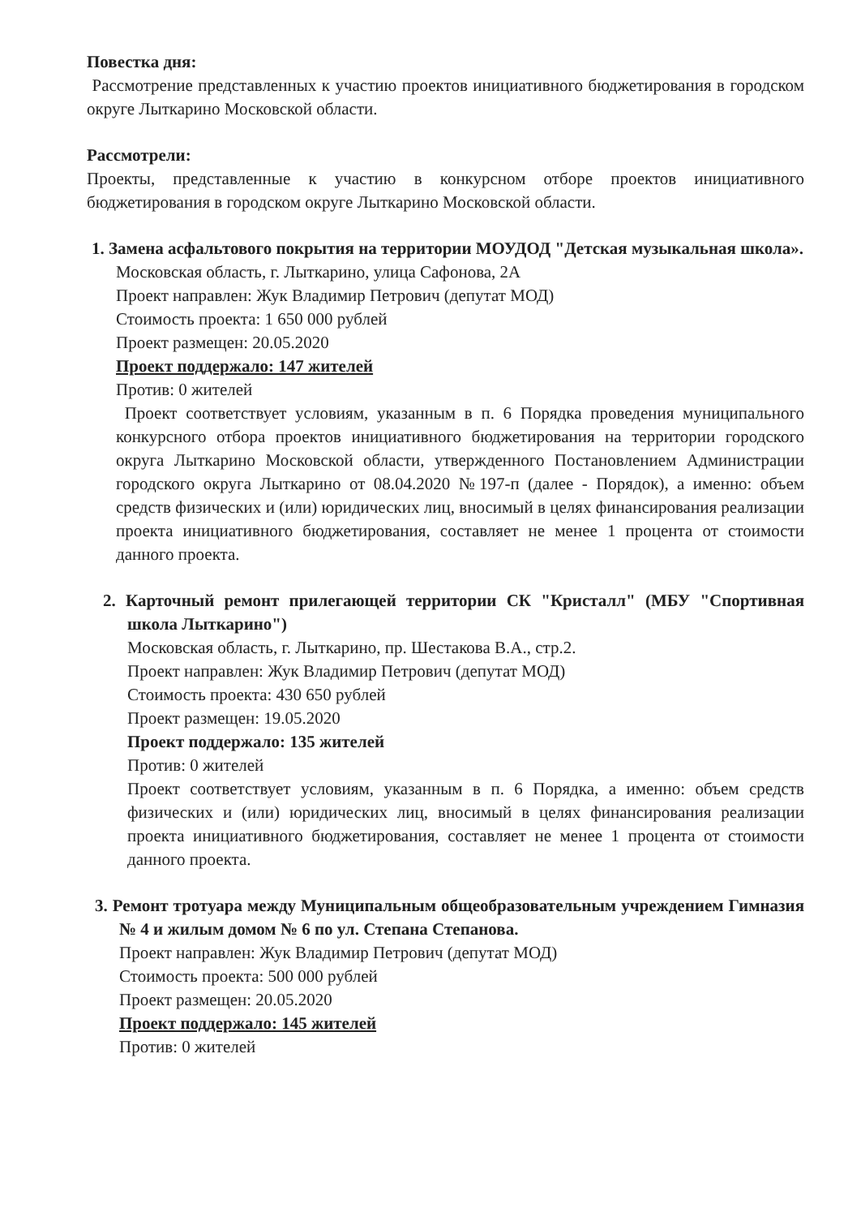Повестка дня:
Рассмотрение представленных к участию проектов инициативного бюджетирования в городском округе Лыткарино Московской области.
Рассмотрели:
Проекты, представленные к участию в конкурсном отборе проектов инициативного бюджетирования в городском округе Лыткарино Московской области.
1. Замена асфальтового покрытия на территории МОУДОД "Детская музыкальная школа».
Московская область, г. Лыткарино, улица Сафонова, 2А
Проект направлен: Жук Владимир Петрович (депутат МОД)
Стоимость проекта: 1 650 000 рублей
Проект размещен: 20.05.2020
Проект поддержало: 147 жителей
Против: 0 жителей
Проект соответствует условиям, указанным в п. 6 Порядка проведения муниципального конкурсного отбора проектов инициативного бюджетирования на территории городского округа Лыткарино Московской области, утвержденного Постановлением Администрации городского округа Лыткарино от 08.04.2020 №197-п (далее - Порядок), а именно: объем средств физических и (или) юридических лиц, вносимый в целях финансирования реализации проекта инициативного бюджетирования, составляет не менее 1 процента от стоимости данного проекта.
2. Карточный ремонт прилегающей территории СК "Кристалл" (МБУ "Спортивная школа Лыткарино")
Московская область, г. Лыткарино, пр. Шестакова В.А., стр.2.
Проект направлен: Жук Владимир Петрович (депутат МОД)
Стоимость проекта: 430 650 рублей
Проект размещен: 19.05.2020
Проект поддержало: 135 жителей
Против: 0 жителей
Проект соответствует условиям, указанным в п. 6 Порядка, а именно: объем средств физических и (или) юридических лиц, вносимый в целях финансирования реализации проекта инициативного бюджетирования, составляет не менее 1 процента от стоимости данного проекта.
3. Ремонт тротуара между Муниципальным общеобразовательным учреждением Гимназия № 4 и жилым домом № 6 по ул. Степана Степанова.
Проект направлен: Жук Владимир Петрович (депутат МОД)
Стоимость проекта: 500 000 рублей
Проект размещен: 20.05.2020
Проект поддержало: 145 жителей
Против: 0 жителей